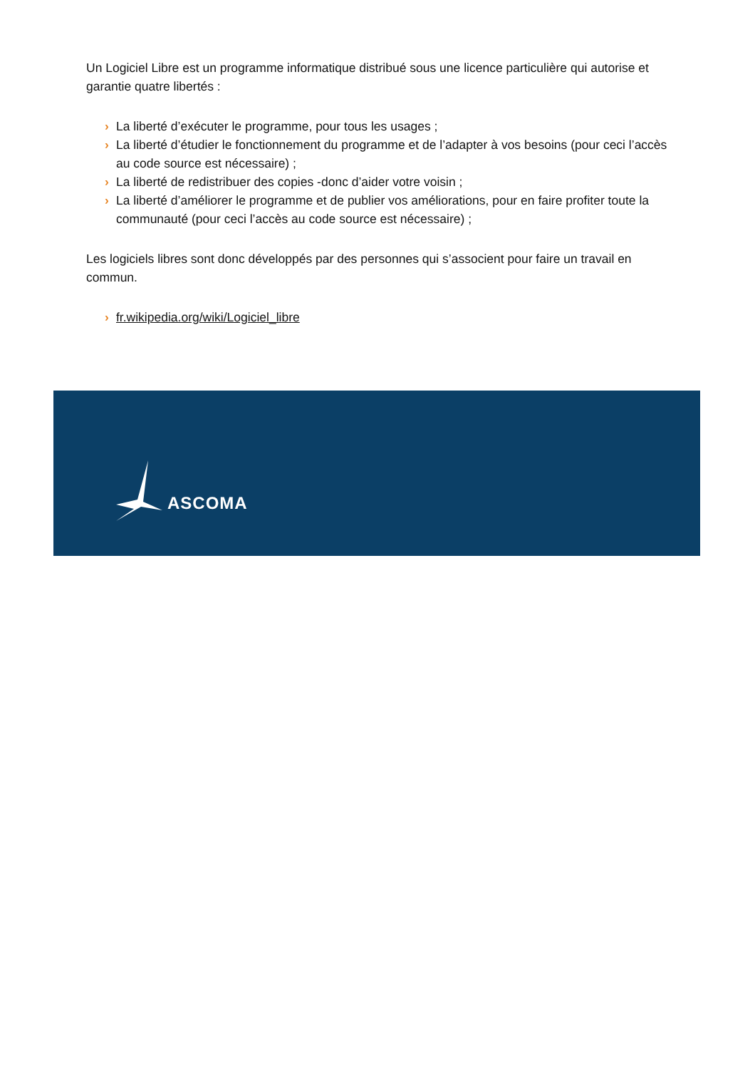Un Logiciel Libre est un programme informatique distribué sous une licence particulière qui autorise et garantie quatre libertés :
› La liberté d’exécuter le programme, pour tous les usages ;
› La liberté d’étudier le fonctionnement du programme et de l’adapter à vos besoins (pour ceci l’accès au code source est nécessaire) ;
› La liberté de redistribuer des copies -donc d’aider votre voisin ;
› La liberté d’améliorer le programme et de publier vos améliorations, pour en faire profiter toute la communauté (pour ceci l’accès au code source est nécessaire) ;
Les logiciels libres sont donc développés par des personnes qui s’associent pour faire un travail en commun.
› fr.wikipedia.org/wiki/Logiciel_libre
ASCOMA